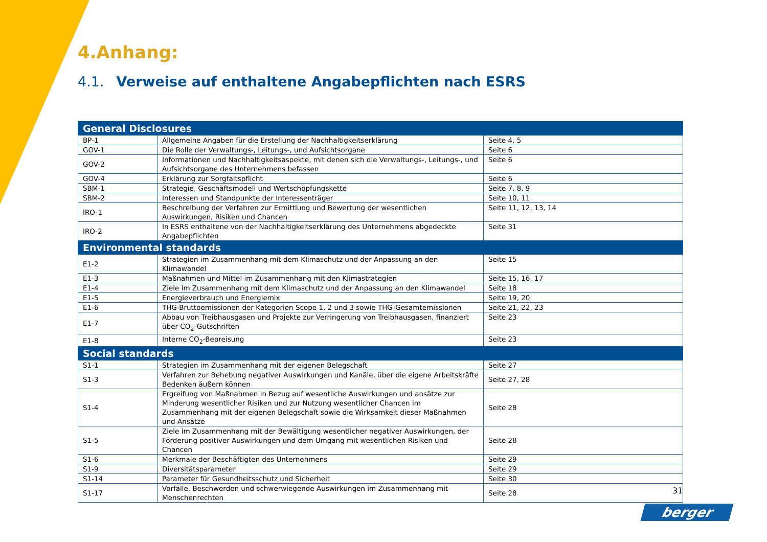4.Anhang:
4.1. Verweise auf enthaltene Angabepflichten nach ESRS
| General Disclosures | | |
| --- | --- | --- |
| BP-1 | Allgemeine Angaben für die Erstellung der Nachhaltigkeitserklärung | Seite 4, 5 |
| GOV-1 | Die Rolle der Verwaltungs-, Leitungs-, und Aufsichtsorgane | Seite 6 |
| GOV-2 | Informationen und Nachhaltigkeitsaspekte, mit denen sich die Verwaltungs-, Leitungs-, und Aufsichtsorgane des Unternehmens befassen | Seite 6 |
| GOV-4 | Erklärung zur Sorgfaltspflicht | Seite 6 |
| SBM-1 | Strategie, Geschäftsmodell und Wertschöpfungskette | Seite 7, 8, 9 |
| SBM-2 | Interessen und Standpunkte der Interessenträger | Seite 10, 11 |
| IRO-1 | Beschreibung der Verfahren zur Ermittlung und Bewertung der wesentlichen Auswirkungen, Risiken und Chancen | Seite 11, 12, 13, 14 |
| IRO-2 | In ESRS enthaltene von der Nachhaltigkeitserklärung des Unternehmens abgedeckte Angabepflichten | Seite 31 |
| Environmental standards | | |
| E1-2 | Strategien im Zusammenhang mit dem Klimaschutz und der Anpassung an den Klimawandel | Seite 15 |
| E1-3 | Maßnahmen und Mittel im Zusammenhang mit den Klimastrategien | Seite 15, 16, 17 |
| E1-4 | Ziele im Zusammenhang mit dem Klimaschutz und der Anpassung an den Klimawandel | Seite 18 |
| E1-5 | Energieverbrauch und Energiemix | Seite 19, 20 |
| E1-6 | THG-Bruttoemissionen der Kategorien Scope 1, 2 und 3 sowie THG-Gesamtemissionen | Seite 21, 22, 23 |
| E1-7 | Abbau von Treibhausgasen und Projekte zur Verringerung von Treibhausgasen, finanziert über CO<sub>2</sub>-Gutschriften | Seite 23 |
| E1-8 | Interne CO<sub>2</sub>-Bepreisung | Seite 23 |
| Social standards | | |
| S1-1 | Strategien im Zusammenhang mit der eigenen Belegschaft | Seite 27 |
| S1-3 | Verfahren zur Behebung negativer Auswirkungen und Kanäle, über die eigene Arbeitskräfte Bedenken äußern können | Seite 27, 28 |
| S1-4 | Ergreifung von Maßnahmen in Bezug auf wesentliche Auswirkungen und ansätze zur Minderung wesentlicher Risiken und zur Nutzung wesentlicher Chancen im Zusammenhang mit der eigenen Belegschaft sowie die Wirksamkeit dieser Maßnahmen und Ansätze | Seite 28 |
| S1-5 | Ziele im Zusammenhang mit der Bewältigung wesentlicher negativer Auswirkungen, der Förderung positiver Auswirkungen und dem Umgang mit wesentlichen Risiken und Chancen | Seite 28 |
| S1-6 | Merkmale der Beschäftigten des Unternehmens | Seite 29 |
| S1-9 | Diversitätsparameter | Seite 29 |
| S1-14 | Parameter für Gesundheitsschutz und Sicherheit | Seite 30 |
| S1-17 | Vorfälle, Beschwerden und schwerwiegende Auswirkungen im Zusammenhang mit Menschenrechten | Seite 28 |
31
berger